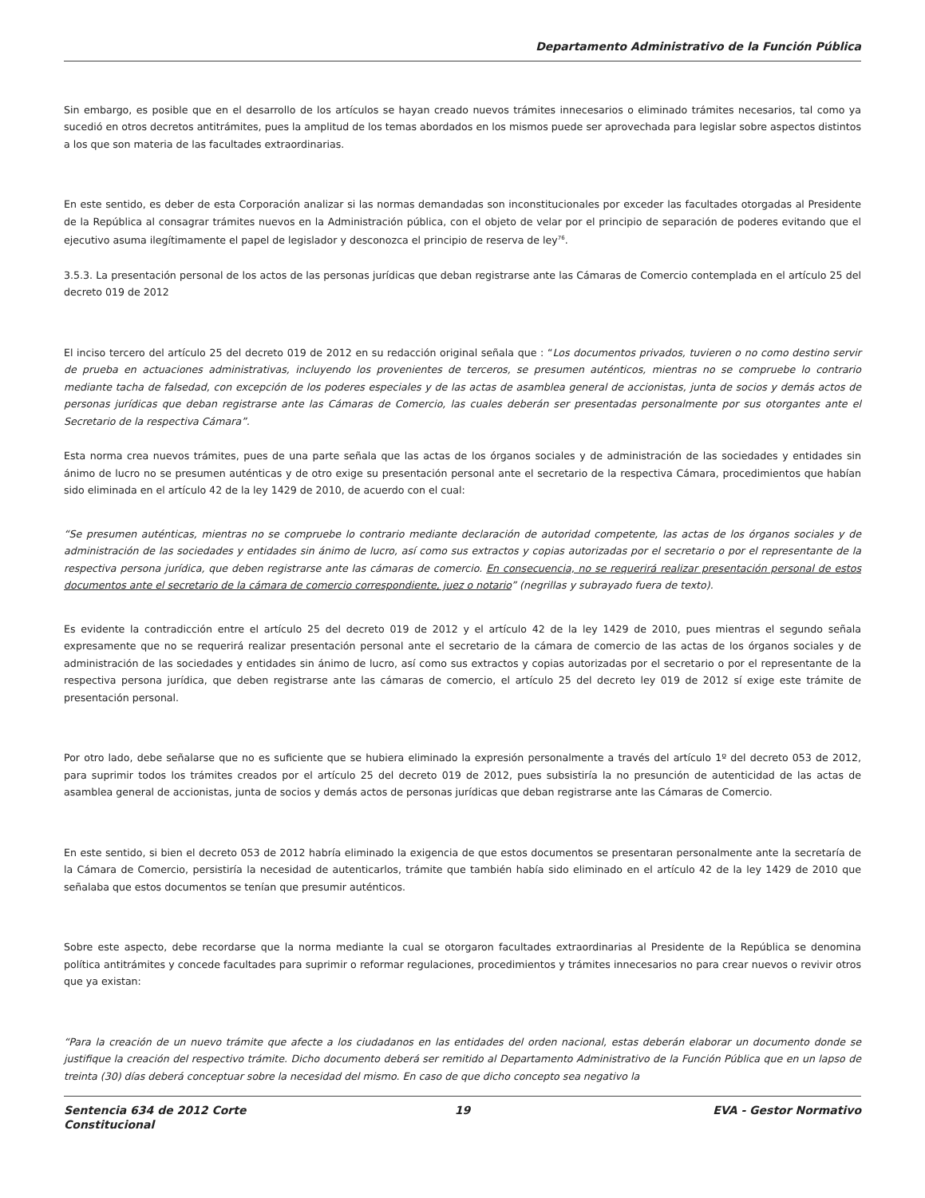Departamento Administrativo de la Función Pública
Sin embargo, es posible que en el desarrollo de los artículos se hayan creado nuevos trámites innecesarios o eliminado trámites necesarios, tal como ya sucedió en otros decretos antitrámites, pues la amplitud de los temas abordados en los mismos puede ser aprovechada para legislar sobre aspectos distintos a los que son materia de las facultades extraordinarias.
En este sentido, es deber de esta Corporación analizar si las normas demandadas son inconstitucionales por exceder las facultades otorgadas al Presidente de la República al consagrar trámites nuevos en la Administración pública, con el objeto de velar por el principio de separación de poderes evitando que el ejecutivo asuma ilegítimamente el papel de legislador y desconozca el principio de reserva de ley<sup>76</sup>.
3.5.3. La presentación personal de los actos de las personas jurídicas que deban registrarse ante las Cámaras de Comercio contemplada en el artículo 25 del decreto 019 de 2012
El inciso tercero del artículo 25 del decreto 019 de 2012 en su redacción original señala que : “Los documentos privados, tuvieren o no como destino servir de prueba en actuaciones administrativas, incluyendo los provenientes de terceros, se presumen auténticos, mientras no se compruebe lo contrario mediante tacha de falsedad, con excepción de los poderes especiales y de las actas de asamblea general de accionistas, junta de socios y demás actos de personas jurídicas que deban registrarse ante las Cámaras de Comercio, las cuales deberán ser presentadas personalmente por sus otorgantes ante el Secretario de la respectiva Cámara”.
Esta norma crea nuevos trámites, pues de una parte señala que las actas de los órganos sociales y de administración de las sociedades y entidades sin ánimo de lucro no se presumen auténticas y de otro exige su presentación personal ante el secretario de la respectiva Cámara, procedimientos que habían sido eliminada en el artículo 42 de la ley 1429 de 2010, de acuerdo con el cual:
“Se presumen auténticas, mientras no se compruebe lo contrario mediante declaración de autoridad competente, las actas de los órganos sociales y de administración de las sociedades y entidades sin ánimo de lucro, así como sus extractos y copias autorizadas por el secretario o por el representante de la respectiva persona jurídica, que deben registrarse ante las cámaras de comercio. En consecuencia, no se requerirá realizar presentación personal de estos documentos ante el secretario de la cámara de comercio correspondiente, juez o notario” (negrillas y subrayado fuera de texto).
Es evidente la contradicción entre el artículo 25 del decreto 019 de 2012 y el artículo 42 de la ley 1429 de 2010, pues mientras el segundo señala expresamente que no se requerirá realizar presentación personal ante el secretario de la cámara de comercio de las actas de los órganos sociales y de administración de las sociedades y entidades sin ánimo de lucro, así como sus extractos y copias autorizadas por el secretario o por el representante de la respectiva persona jurídica, que deben registrarse ante las cámaras de comercio, el artículo 25 del decreto ley 019 de 2012 sí exige este trámite de presentación personal.
Por otro lado, debe señalarse que no es suficiente que se hubiera eliminado la expresión personalmente a través del artículo 1º del decreto 053 de 2012, para suprimir todos los trámites creados por el artículo 25 del decreto 019 de 2012, pues subsistiría la no presunción de autenticidad de las actas de asamblea general de accionistas, junta de socios y demás actos de personas jurídicas que deban registrarse ante las Cámaras de Comercio.
En este sentido, si bien el decreto 053 de 2012 habría eliminado la exigencia de que estos documentos se presentaran personalmente ante la secretaría de la Cámara de Comercio, persistiría la necesidad de autenticarlos, trámite que también había sido eliminado en el artículo 42 de la ley 1429 de 2010 que señalaba que estos documentos se tenían que presumir auténticos.
Sobre este aspecto, debe recordarse que la norma mediante la cual se otorgaron facultades extraordinarias al Presidente de la República se denomina política antitrámites y concede facultades para suprimir o reformar regulaciones, procedimientos y trámites innecesarios no para crear nuevos o revivir otros que ya existan:
“Para la creación de un nuevo trámite que afecte a los ciudadanos en las entidades del orden nacional, estas deberán elaborar un documento donde se justifique la creación del respectivo trámite. Dicho documento deberá ser remitido al Departamento Administrativo de la Función Pública que en un lapso de treinta (30) días deberá conceptuar sobre la necesidad del mismo. En caso de que dicho concepto sea negativo la
Sentencia 634 de 2012 Corte Constitucional
19 EVA - Gestor Normativo